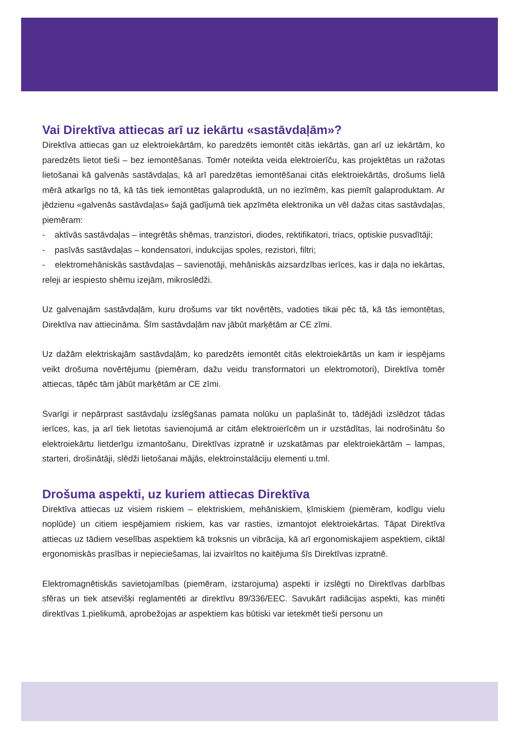Vai Direktīva attiecas arī uz iekārtu «sastāvdaļām»?
Direktīva attiecas gan uz elektroiekārtām, ko paredzēts iemontēt citās iekārtās, gan arī uz iekārtām, ko paredzēts lietot tieši – bez iemontēšanas. Tomēr noteikta veida elektroierīču, kas projektētas un ražotas lietošanai kā galvenās sastāvdaļas, kā arī paredzētas iemontēšanai citās elektroiekārtās, drošums lielā mērā atkarīgs no tā, kā tās tiek iemontētas galaproduktā, un no iezīmēm, kas piemīt galaproduktam. Ar jēdzienu «galvenās sastāvdaļas» šajā gadījumā tiek apzīmēta elektronika un vēl dažas citas sastāvdaļas, piemēram:
- aktīvās sastāvdaļas – integrētās shēmas, tranzistori, diodes, rektifikatori, triacs, optiskie pusvadītāji;
- pasīvās sastāvdaļas – kondensatori, indukcijas spoles, rezistori, filtri;
- elektromehāniskās sastāvdaļas – savienotāji, mehāniskās aizsardzības ierīces, kas ir daļa no iekārtas, releji ar iespiesto shēmu izejām, mikroslēdži.
Uz galvenajām sastāvdaļām, kuru drošums var tikt novērtēts, vadoties tikai pēc tā, kā tās iemontētas, Direktīva nav attiecināma. Šīm sastāvdaļām nav jābūt marķētām ar CE zīmi.
Uz dažām elektriskajām sastāvdaļām, ko paredzēts iemontēt citās elektroiekārtās un kam ir iespējams veikt drošuma novērtējumu (piemēram, dažu veidu transformatori un elektromotori), Direktīva tomēr attiecas, tāpēc tām jābūt marķētām ar CE zīmi.
Svarīgi ir nepārprast sastāvdaļu izslēgšanas pamata nolūku un paplašināt to, tādējādi izslēdzot tādas ierīces, kas, ja arī tiek lietotas savienojumā ar citām elektroierīcēm un ir uzstādītas, lai nodrošinātu šo elektroiekārtu lietderīgu izmantošanu, Direktīvas izpratnē ir uzskatāmas par elektroiekārtām – lampas, starteri, drošinātāji, slēdži lietošanai mājās, elektroinstalāciju elementi u.tml.
Drošuma aspekti, uz kuriem attiecas Direktīva
Direktīva attiecas uz visiem riskiem – elektriskiem, mehāniskiem, ķīmiskiem (piemēram, kodīgu vielu noplūde) un citiem iespējamiem riskiem, kas var rasties, izmantojot elektroiekārtas. Tāpat Direktīva attiecas uz tādiem veselības aspektiem kā troksnis un vibrācija, kā arī ergonomiskajiem aspektiem, ciktāl ergonomiskās prasības ir nepieciešamas, lai izvairītos no kaitējuma šīs Direktīvas izpratnē.
Elektromagnētiskās savietojamības (piemēram, izstarojuma) aspekti ir izslēgti no Direktīvas darbības sfēras un tiek atsevišķi reglamentēti ar direktīvu 89/336/EEC. Savukārt radiācijas aspekti, kas minēti direktīvas 1.pielikumā, aprobežojas ar aspektiem kas būtiski var ietekmēt tieši personu un